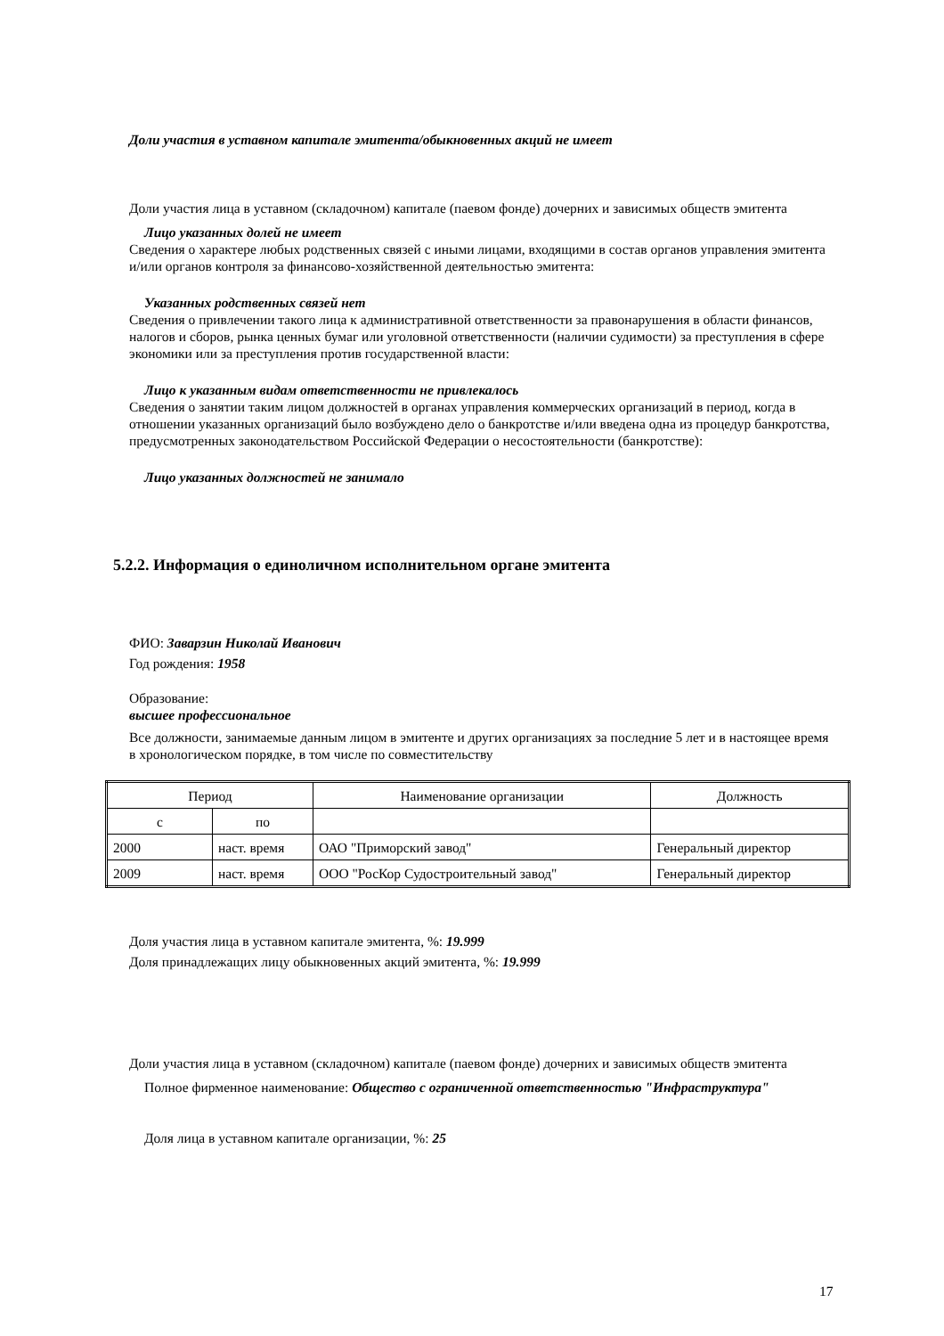Доли участия в уставном капитале эмитента/обыкновенных акций не имеет
Доли участия лица в уставном (складочном) капитале (паевом фонде) дочерних и зависимых обществ эмитента
Лицо указанных долей не имеет
Сведения о характере любых родственных связей с иными лицами, входящими в состав органов управления эмитента и/или органов контроля за финансово-хозяйственной деятельностью эмитента:
Указанных родственных связей нет
Сведения о привлечении такого лица к административной ответственности за правонарушения в области финансов, налогов и сборов, рынка ценных бумаг или уголовной ответственности (наличии судимости) за преступления в сфере экономики или за преступления против государственной власти:
Лицо к указанным видам ответственности не привлекалось
Сведения о занятии таким лицом должностей в органах управления коммерческих организаций в период, когда в отношении указанных организаций было возбуждено дело о банкротстве и/или введена одна из процедур банкротства, предусмотренных законодательством Российской Федерации о несостоятельности (банкротстве):
Лицо указанных должностей не занимало
5.2.2. Информация о единоличном исполнительном органе эмитента
ФИО: Заварзин Николай Иванович
Год рождения: 1958
Образование:
высшее профессиональное
Все должности, занимаемые данным лицом в эмитенте и других организациях за последние 5 лет и в настоящее время в хронологическом порядке, в том числе по совместительству
| Период | | Наименование организации | Должность |
| с | по | | |
| 2000 | наст. время | ОАО "Приморский завод" | Генеральный директор |
| 2009 | наст. время | ООО "РосКор Судостроительный завод" | Генеральный директор |
Доля участия лица в уставном капитале эмитента, %: 19.999
Доля принадлежащих лицу обыкновенных акций эмитента, %: 19.999
Доли участия лица в уставном (складочном) капитале (паевом фонде) дочерних и зависимых обществ эмитента
Полное фирменное наименование: Общество с ограниченной ответственностью "Инфраструктура"
Доля лица в уставном капитале организации, %: 25
17